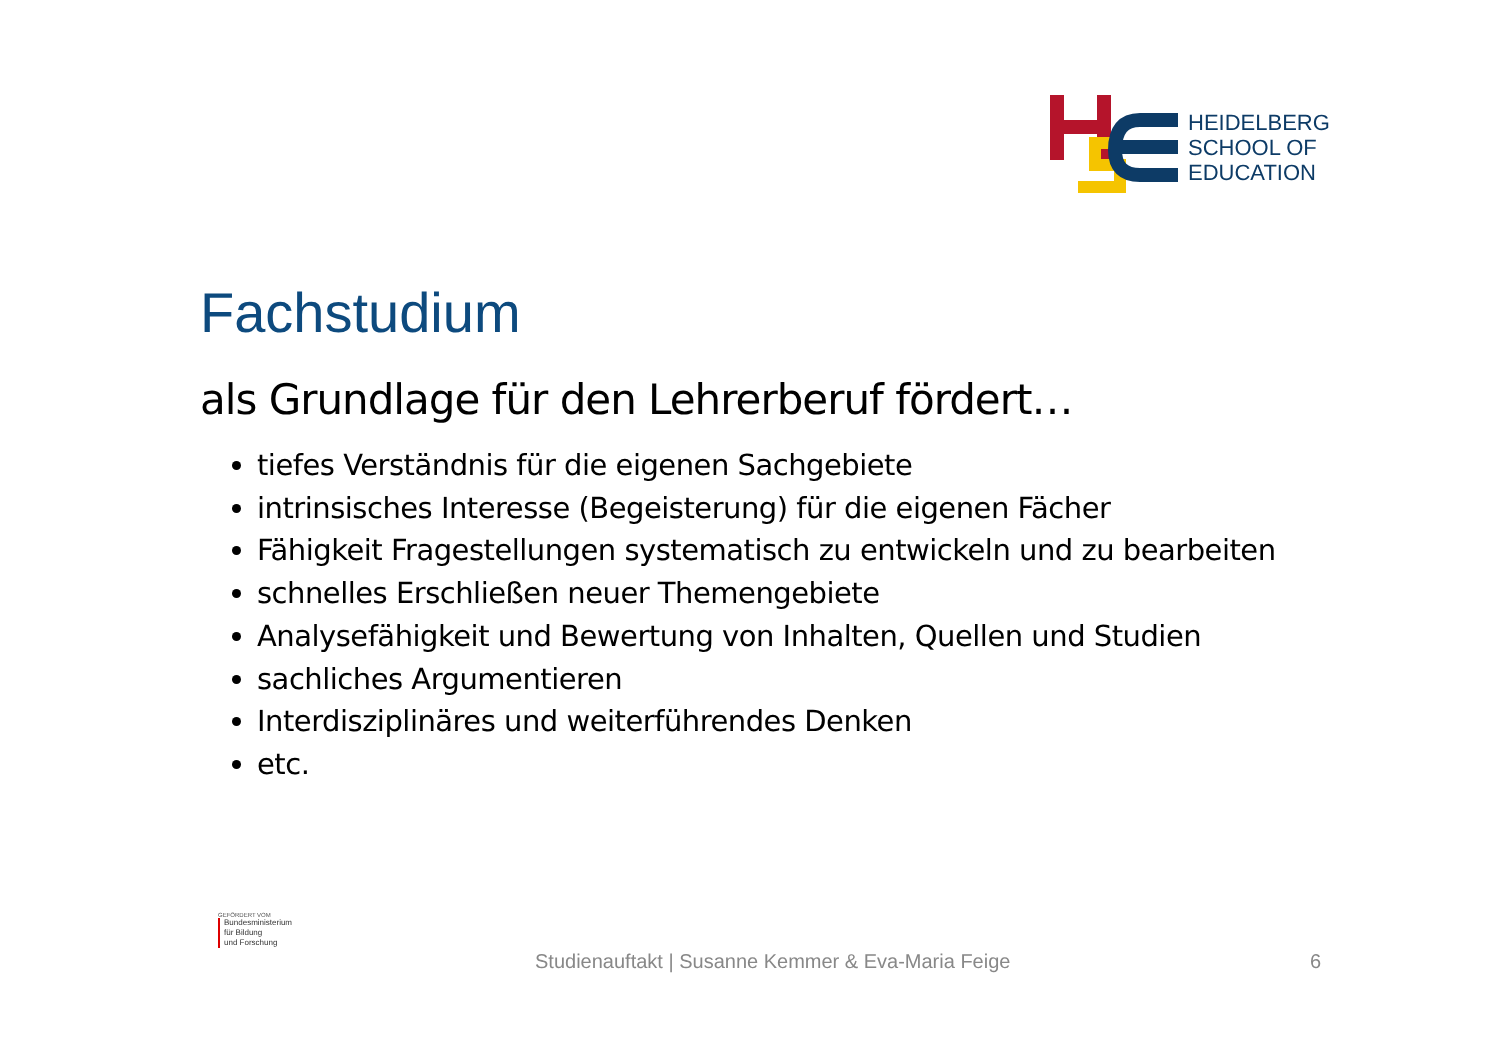HEIDELBERG
SCHOOL OF
EDUCATION
Fachstudium
als Grundlage für den Lehrerberuf fördert…
tiefes Verständnis für die eigenen Sachgebiete
intrinsisches Interesse (Begeisterung) für die eigenen Fächer
Fähigkeit Fragestellungen systematisch zu entwickeln und zu bearbeiten
schnelles Erschließen neuer Themengebiete
Analysefähigkeit und Bewertung von Inhalten, Quellen und Studien
sachliches Argumentieren
Interdisziplinäres und weiterführendes Denken
etc.
GEFÖRDERT VOM
Bundesministerium
für Bildung
und Forschung
Studienauftakt | Susanne Kemmer & Eva-Maria Feige 6